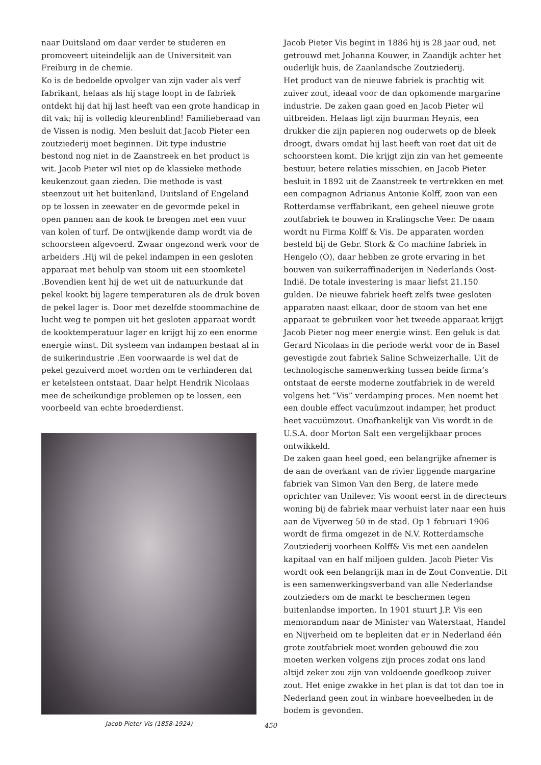naar Duitsland om daar verder te studeren en promoveert uiteindelijk aan de Universiteit van Freiburg in de chemie.
Ko is de bedoelde opvolger van zijn vader als verf fabrikant, helaas als hij stage loopt in de fabriek ontdekt hij dat hij last heeft van een grote handicap in dit vak; hij is volledig kleurenblind! Familieberaad van de Vissen is nodig. Men besluit dat Jacob Pieter een zoutziederij moet beginnen. Dit type industrie bestond nog niet in de Zaanstreek en het product is wit. Jacob Pieter wil niet op de klassieke methode keukenzout gaan zieden. Die methode is vast steenzout uit het buitenland, Duitsland of Engeland op te lossen in zeewater en de gevormde pekel in open pannen aan de kook te brengen met een vuur van kolen of turf. De ontwijkende damp wordt via de schoorsteen afgevoerd. Zwaar ongezond werk voor de arbeiders .Hij wil de pekel indampen in een gesloten apparaat met behulp van stoom uit een stoomketel .Bovendien kent hij de wet uit de natuurkunde dat pekel kookt bij lagere temperaturen als de druk boven de pekel lager is. Door met dezelfde stoommachine de lucht weg te pompen uit het gesloten apparaat wordt de kooktemperatuur lager en krijgt hij zo een enorme energie winst. Dit systeem van indampen bestaat al in de suikerindustrie .Een voorwaarde is wel dat de pekel gezuiverd moet worden om te verhinderen dat er ketelsteen ontstaat. Daar helpt Hendrik Nicolaas mee de scheikundige problemen op te lossen, een voorbeeld van echte broederdienst.
Jacob Pieter Vis (1858-1924)
Jacob Pieter Vis begint in 1886 hij is 28 jaar oud, net getrouwd met Johanna Kouwer, in Zaandijk achter het ouderlijk huis, de Zaanlandsche Zoutziederij.
Het product van de nieuwe fabriek is prachtig wit zuiver zout, ideaal voor de dan opkomende margarine industrie. De zaken gaan goed en Jacob Pieter wil uitbreiden. Helaas ligt zijn buurman Heynis, een drukker die zijn papieren nog ouderwets op de bleek droogt, dwars omdat hij last heeft van roet dat uit de schoorsteen komt. Die krijgt zijn zin van het gemeente bestuur, betere relaties misschien, en Jacob Pieter besluit in 1892 uit de Zaanstreek te vertrekken en met een compagnon Adrianus Antonie Kolff, zoon van een Rotterdamse verffabrikant, een geheel nieuwe grote zoutfabriek te bouwen in Kralingsche Veer. De naam wordt nu Firma Kolff & Vis. De apparaten worden besteld bij de Gebr. Stork & Co machine fabriek in Hengelo (O), daar hebben ze grote ervaring in het bouwen van suikerraffinaderijen in Nederlands Oost-Indië. De totale investering is maar liefst 21.150 gulden. De nieuwe fabriek heeft zelfs twee gesloten apparaten naast elkaar, door de stoom van het ene apparaat te gebruiken voor het tweede apparaat krijgt Jacob Pieter nog meer energie winst. Een geluk is dat Gerard Nicolaas in die periode werkt voor de in Basel gevestigde zout fabriek Saline Schweizerhalle. Uit de technologische samenwerking tussen beide firma’s ontstaat de eerste moderne zoutfabriek in de wereld volgens het “Vis” verdamping proces. Men noemt het een double effect vacuümzout indamper, het product heet vacuümzout. Onafhankelijk van Vis wordt in de U.S.A. door Morton Salt een vergelijkbaar proces ontwikkeld.
De zaken gaan heel goed, een belangrijke afnemer is de aan de overkant van de rivier liggende margarine fabriek van Simon Van den Berg, de latere mede oprichter van Unilever. Vis woont eerst in de directeurs woning bij de fabriek maar verhuist later naar een huis aan de Vijverweg 50 in de stad. Op 1 februari 1906 wordt de firma omgezet in de N.V. Rotterdamsche Zoutziederij voorheen Kolff& Vis met een aandelen kapitaal van en half miljoen gulden. Jacob Pieter Vis wordt ook een belangrijk man in de Zout Conventie. Dit is een samenwerkingsverband van alle Nederlandse zoutzieders om de markt te beschermen tegen buitenlandse importen. In 1901 stuurt J.P. Vis een memorandum naar de Minister van Waterstaat, Handel en Nijverheid om te bepleiten dat er in Nederland één grote zoutfabriek moet worden gebouwd die zou moeten werken volgens zijn proces zodat ons land altijd zeker zou zijn van voldoende goedkoop zuiver zout. Het enige zwakke in het plan is dat tot dan toe in Nederland geen zout in winbare hoeveelheden in de bodem is gevonden.
450